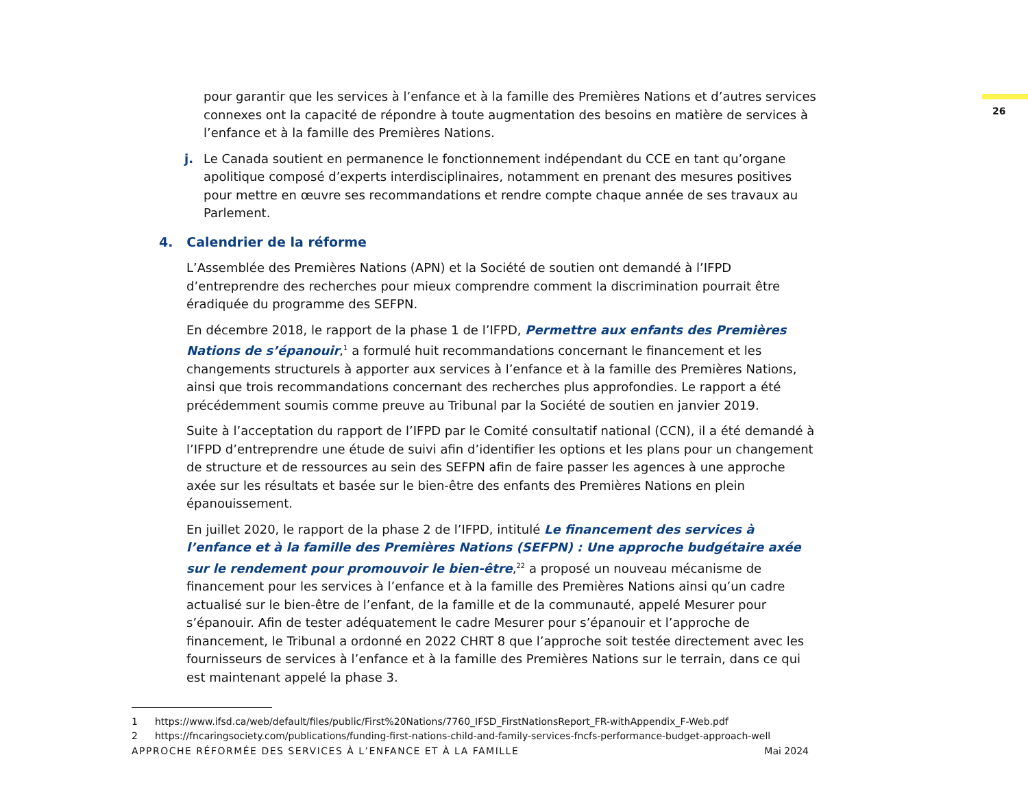26
pour garantir que les services à l’enfance et à la famille des Premières Nations et d’autres services connexes ont la capacité de répondre à toute augmentation des besoins en matière de services à l’enfance et à la famille des Premières Nations.
j. Le Canada soutient en permanence le fonctionnement indépendant du CCE en tant qu’organe apolitique composé d’experts interdisciplinaires, notamment en prenant des mesures positives pour mettre en œuvre ses recommandations et rendre compte chaque année de ses travaux au Parlement.
4. Calendrier de la réforme
L’Assemblée des Premières Nations (APN) et la Société de soutien ont demandé à l’IFPD d’entreprendre des recherches pour mieux comprendre comment la discrimination pourrait être éradiquée du programme des SEFPN.
En décembre 2018, le rapport de la phase 1 de l’IFPD, Permettre aux enfants des Premières Nations de s’épanouir,<sup>1</sup> a formulé huit recommandations concernant le financement et les changements structurels à apporter aux services à l’enfance et à la famille des Premières Nations, ainsi que trois recommandations concernant des recherches plus approfondies. Le rapport a été précédemment soumis comme preuve au Tribunal par la Société de soutien en janvier 2019.
Suite à l’acceptation du rapport de l’IFPD par le Comité consultatif national (CCN), il a été demandé à l’IFPD d’entreprendre une étude de suivi afin d’identifier les options et les plans pour un changement de structure et de ressources au sein des SEFPN afin de faire passer les agences à une approche axée sur les résultats et basée sur le bien-être des enfants des Premières Nations en plein épanouissement.
En juillet 2020, le rapport de la phase 2 de l’IFPD, intitulé Le financement des services à l’enfance et à la famille des Premières Nations (SEFPN) : Une approche budgétaire axée sur le rendement pour promouvoir le bien-être,<sup>22</sup> a proposé un nouveau mécanisme de financement pour les services à l’enfance et à la famille des Premières Nations ainsi qu’un cadre actualisé sur le bien-être de l’enfant, de la famille et de la communauté, appelé Mesurer pour s’épanouir. Afin de tester adéquatement le cadre Mesurer pour s’épanouir et l’approche de financement, le Tribunal a ordonné en 2022 CHRT 8 que l’approche soit testée directement avec les fournisseurs de services à l’enfance et à la famille des Premières Nations sur le terrain, dans ce qui est maintenant appelé la phase 3.
1 https://www.ifsd.ca/web/default/files/public/First%20Nations/7760_IFSD_FirstNationsReport_FR-withAppendix_F-Web.pdf
2 https://fncaringsociety.com/publications/funding-first-nations-child-and-family-services-fncfs-performance-budget-approach-well
APPROCHE RÉFORMÉE DES SERVICES À L’ENFANCE ET À LA FAMILLE Mai 2024